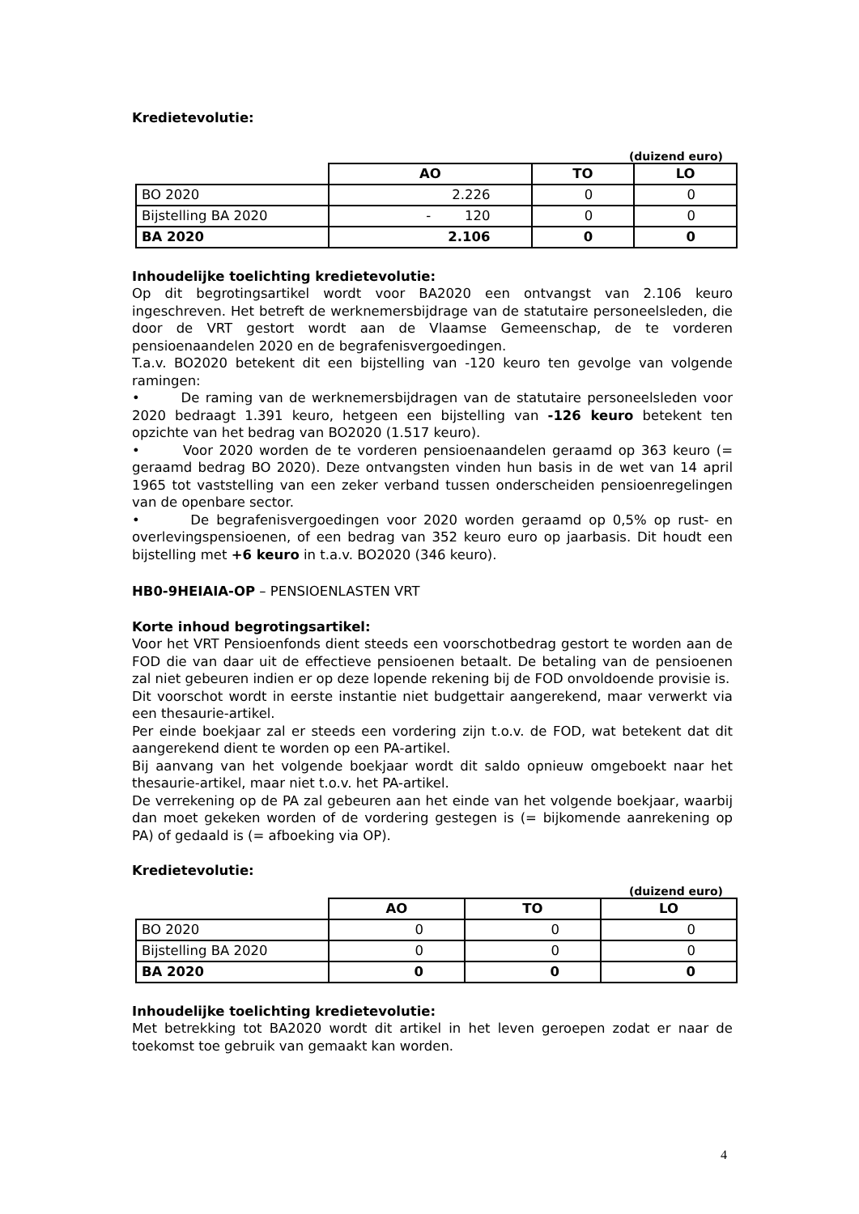Kredietevolutie:
(duizend euro)
| | AO | TO | LO |
| --- | --- | --- | --- |
| BO 2020 | 2.226 | 0 | 0 |
| Bijstelling BA 2020 | - 120 | 0 | 0 |
| BA 2020 | 2.106 | 0 | 0 |
Inhoudelijke toelichting kredietevolutie:
Op dit begrotingsartikel wordt voor BA2020 een ontvangst van 2.106 keuro ingeschreven. Het betreft de werknemersbijdrage van de statutaire personeelsleden, die door de VRT gestort wordt aan de Vlaamse Gemeenschap, de te vorderen pensioenaandelen 2020 en de begrafenisvergoedingen.
T.a.v. BO2020 betekent dit een bijstelling van -120 keuro ten gevolge van volgende ramingen:
• De raming van de werknemersbijdragen van de statutaire personeelsleden voor 2020 bedraagt 1.391 keuro, hetgeen een bijstelling van -126 keuro betekent ten opzichte van het bedrag van BO2020 (1.517 keuro).
• Voor 2020 worden de te vorderen pensioenaandelen geraamd op 363 keuro (= geraamd bedrag BO 2020). Deze ontvangsten vinden hun basis in de wet van 14 april 1965 tot vaststelling van een zeker verband tussen onderscheiden pensioenregelingen van de openbare sector.
• De begrafenisvergoedingen voor 2020 worden geraamd op 0,5% op rust- en overlevingspensioenen, of een bedrag van 352 keuro euro op jaarbasis. Dit houdt een bijstelling met +6 keuro in t.a.v. BO2020 (346 keuro).
HB0-9HEIAIA-OP – PENSIOENLASTEN VRT
Korte inhoud begrotingsartikel:
Voor het VRT Pensioenfonds dient steeds een voorschotbedrag gestort te worden aan de FOD die van daar uit de effectieve pensioenen betaalt. De betaling van de pensioenen zal niet gebeuren indien er op deze lopende rekening bij de FOD onvoldoende provisie is.
Dit voorschot wordt in eerste instantie niet budgettair aangerekend, maar verwerkt via een thesaurie-artikel.
Per einde boekjaar zal er steeds een vordering zijn t.o.v. de FOD, wat betekent dat dit aangerekend dient te worden op een PA-artikel.
Bij aanvang van het volgende boekjaar wordt dit saldo opnieuw omgeboekt naar het thesaurie-artikel, maar niet t.o.v. het PA-artikel.
De verrekening op de PA zal gebeuren aan het einde van het volgende boekjaar, waarbij dan moet gekeken worden of de vordering gestegen is (= bijkomende aanrekening op PA) of gedaald is (= afboeking via OP).
Kredietevolutie:
(duizend euro)
| | AO | TO | LO |
| --- | --- | --- | --- |
| BO 2020 | 0 | 0 | 0 |
| Bijstelling BA 2020 | 0 | 0 | 0 |
| BA 2020 | 0 | 0 | 0 |
Inhoudelijke toelichting kredietevolutie:
Met betrekking tot BA2020 wordt dit artikel in het leven geroepen zodat er naar de toekomst toe gebruik van gemaakt kan worden.
4